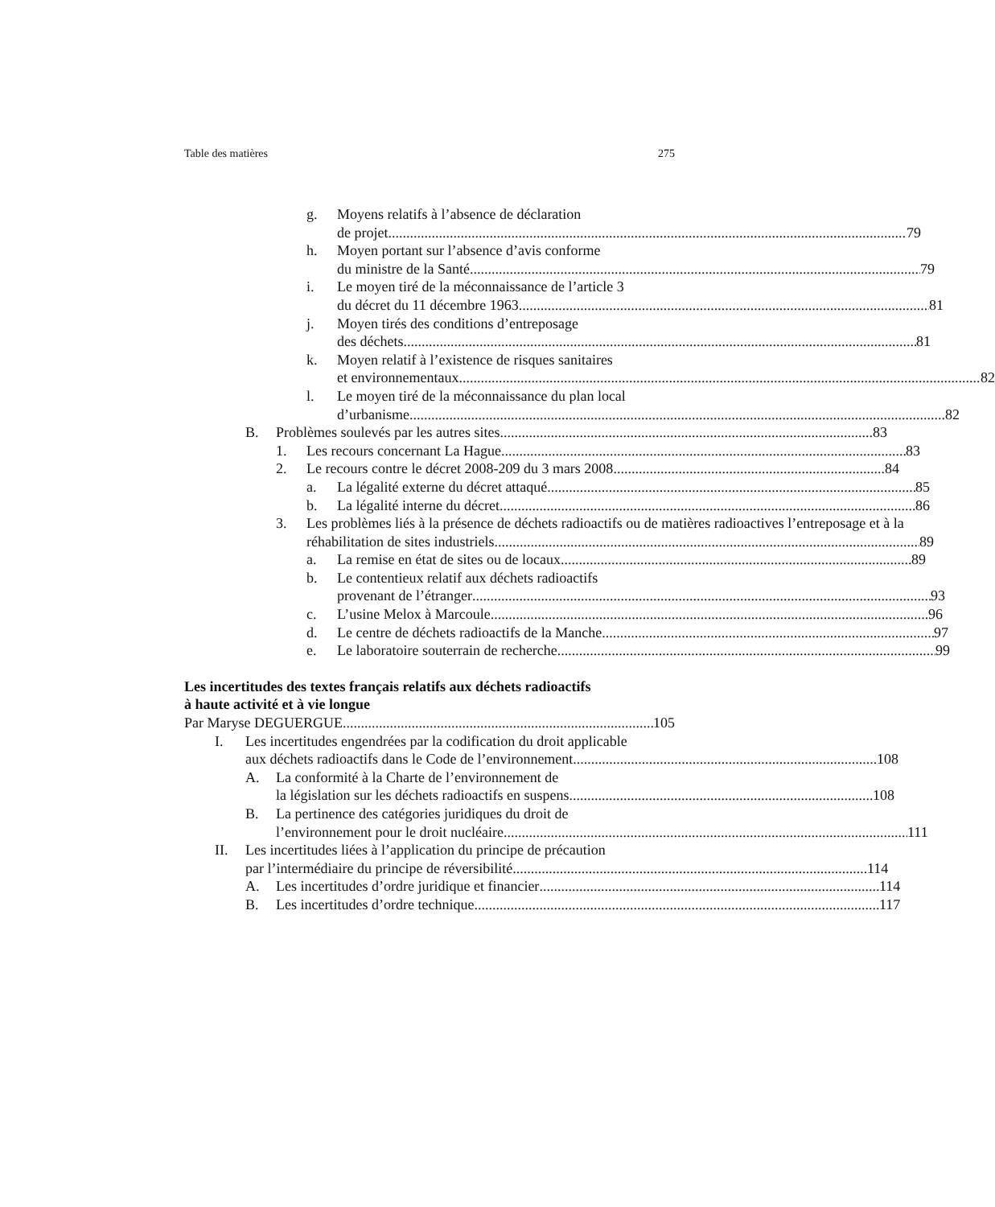Table des matières 275
g. Moyens relatifs à l’absence de déclaration
de projet 79
h. Moyen portant sur l’absence d’avis conforme
du ministre de la Santé 79
i. Le moyen tiré de la méconnaissance de l’article 3
du décret du 11 décembre 1963 81
j. Moyen tirés des conditions d’entreposage
des déchets 81
k. Moyen relatif à l’existence de risques sanitaires
et environnementaux 82
l. Le moyen tiré de la méconnaissance du plan local
d’urbanisme 82
B. Problèmes soulevés par les autres sites 83
1. Les recours concernant La Hague 83
2. Le recours contre le décret 2008-209 du 3 mars 2008 84
a. La légalité externe du décret attaqué 85
b. La légalité interne du décret 86
3. Les problèmes liés à la présence de déchets radioactifs ou de matières radioactives l’entreposage et à la
réhabilitation de sites industriels 89
a. La remise en état de sites ou de locaux 89
b. Le contentieux relatif aux déchets radioactifs
provenant de l’étranger 93
c. L’usine Melox à Marcoule 96
d. Le centre de déchets radioactifs de la Manche 97
e. Le laboratoire souterrain de recherche 99
Les incertitudes des textes français relatifs aux déchets radioactifs
à haute activité et à vie longue
Par Maryse DEGUERGUE 105
I. Les incertitudes engendrées par la codification du droit applicable
aux déchets radioactifs dans le Code de l’environnement 108
A. La conformité à la Charte de l’environnement de
la législation sur les déchets radioactifs en suspens 108
B. La pertinence des catégories juridiques du droit de
l’environnement pour le droit nucléaire 111
II. Les incertitudes liées à l’application du principe de précaution
par l’intermédiaire du principe de réversibilité 114
A. Les incertitudes d’ordre juridique et financier 114
B. Les incertitudes d’ordre technique 117